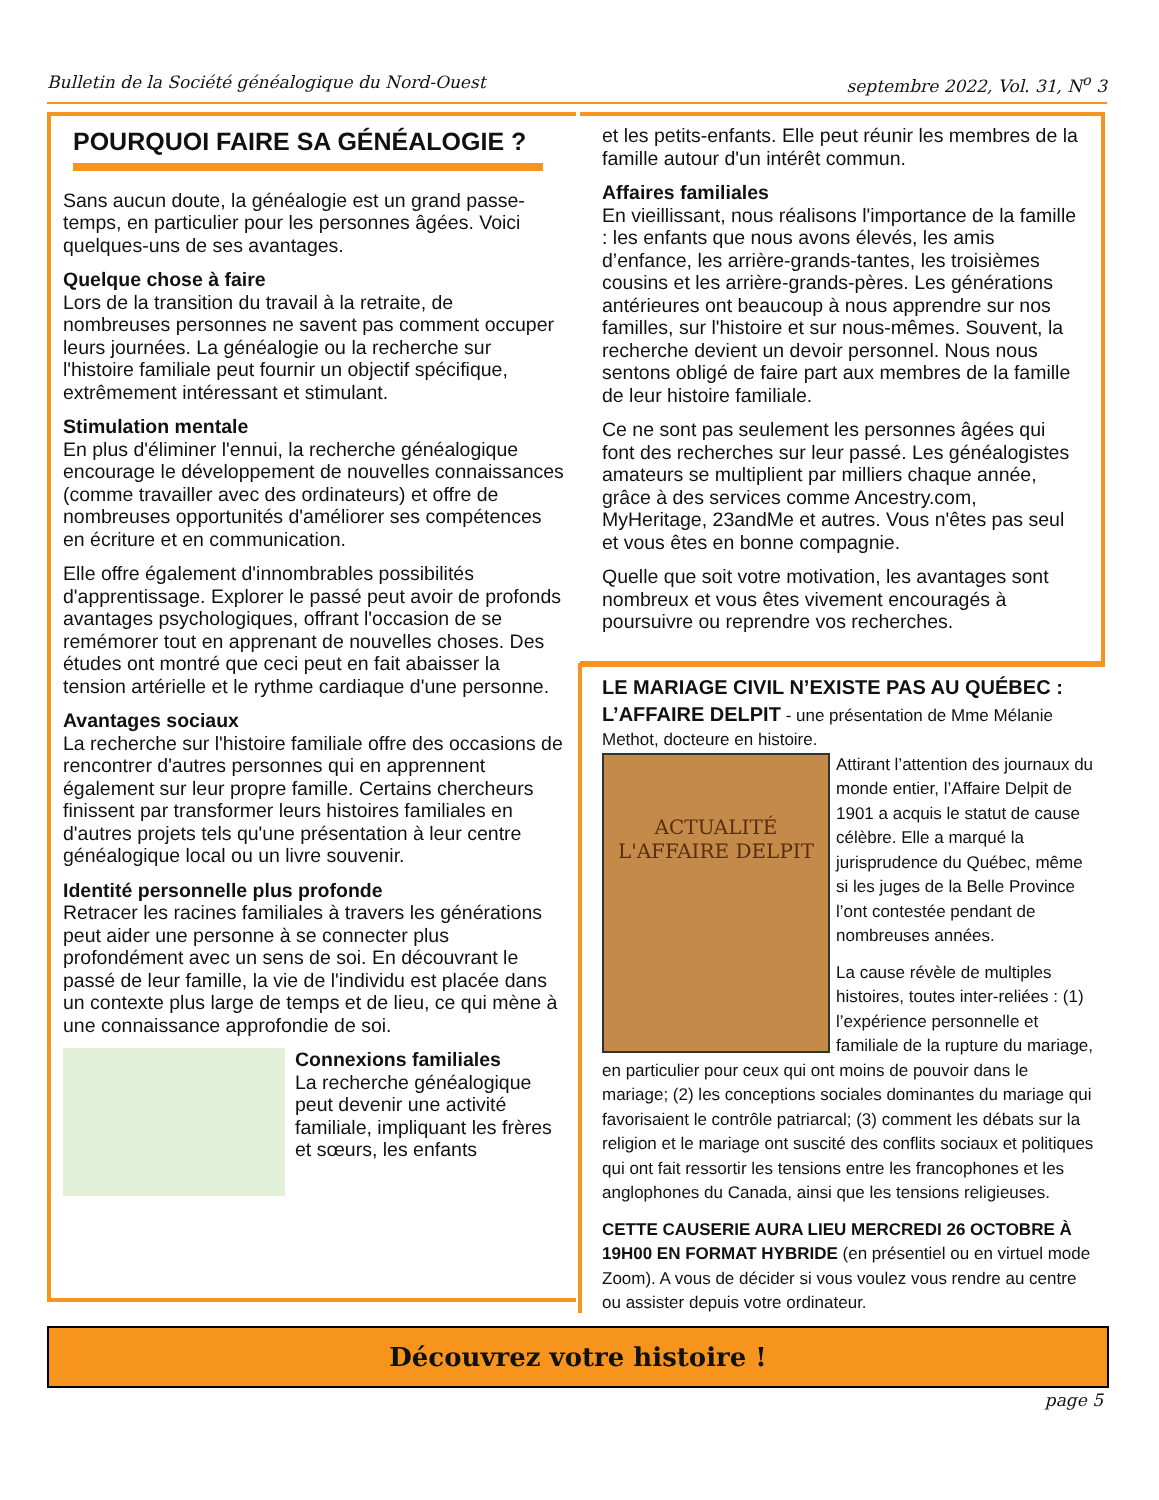Bulletin de la Société généalogique du Nord-Ouest septembre 2022, Vol. 31, N<sup>o</sup> 3
POURQUOI FAIRE SA GÉNÉALOGIE ?
Sans aucun doute, la généalogie est un grand passe-temps, en particulier pour les personnes âgées. Voici quelques-uns de ses avantages.
Quelque chose à faire
Lors de la transition du travail à la retraite, de nombreuses personnes ne savent pas comment occuper leurs journées. La généalogie ou la recherche sur l'histoire familiale peut fournir un objectif spécifique, extrêmement intéressant et stimulant.
Stimulation mentale
En plus d'éliminer l'ennui, la recherche généalogique encourage le développement de nouvelles connaissances (comme travailler avec des ordinateurs) et offre de nombreuses opportunités d'améliorer ses compétences en écriture et en communication.
Elle offre également d'innombrables possibilités d'apprentissage. Explorer le passé peut avoir de profonds avantages psychologiques, offrant l'occasion de se remémorer tout en apprenant de nouvelles choses. Des études ont montré que ceci peut en fait abaisser la tension artérielle et le rythme cardiaque d'une personne.
Avantages sociaux
La recherche sur l'histoire familiale offre des occasions de rencontrer d'autres personnes qui en apprennent également sur leur propre famille. Certains chercheurs finissent par transformer leurs histoires familiales en d'autres projets tels qu'une présentation à leur centre généalogique local ou un livre souvenir.
Identité personnelle plus profonde
Retracer les racines familiales à travers les générations peut aider une personne à se connecter plus profondément avec un sens de soi. En découvrant le passé de leur famille, la vie de l'individu est placée dans un contexte plus large de temps et de lieu, ce qui mène à une connaissance approfondie de soi.
Connexions familiales
La recherche généalogique peut devenir une activité familiale, impliquant les frères et sœurs, les enfants
et les petits-enfants. Elle peut réunir les membres de la famille autour d'un intérêt commun.
Affaires familiales
En vieillissant, nous réalisons l'importance de la famille : les enfants que nous avons élevés, les amis d’enfance, les arrière-grands-tantes, les troisièmes cousins et les arrière-grands-pères. Les générations antérieures ont beaucoup à nous apprendre sur nos familles, sur l'histoire et sur nous-mêmes. Souvent, la recherche devient un devoir personnel. Nous nous sentons obligé de faire part aux membres de la famille de leur histoire familiale.
Ce ne sont pas seulement les personnes âgées qui font des recherches sur leur passé. Les généalogistes amateurs se multiplient par milliers chaque année, grâce à des services comme Ancestry.com, MyHeritage, 23andMe et autres. Vous n'êtes pas seul et vous êtes en bonne compagnie.
Quelle que soit votre motivation, les avantages sont nombreux et vous êtes vivement encouragés à poursuivre ou reprendre vos recherches.
LE MARIAGE CIVIL N’EXISTE PAS AU QUÉBEC : L’AFFAIRE DELPIT
- une présentation de Mme Mélanie Methot, docteure en histoire.
ACTUALITÉ
L'AFFAIRE DELPIT
Attirant l’attention des journaux du monde entier, l’Affaire Delpit de 1901 a acquis le statut de cause célèbre. Elle a marqué la jurisprudence du Québec, même si les juges de la Belle Province l’ont contestée pendant de nombreuses années.
La cause révèle de multiples histoires, toutes inter-reliées : (1) l’expérience personnelle et familiale de la rupture du mariage, en particulier pour ceux qui ont moins de pouvoir dans le mariage; (2) les conceptions sociales dominantes du mariage qui favorisaient le contrôle patriarcal; (3) comment les débats sur la religion et le mariage ont suscité des conflits sociaux et politiques qui ont fait ressortir les tensions entre les francophones et les anglophones du Canada, ainsi que les tensions religieuses.
CETTE CAUSERIE AURA LIEU MERCREDI 26 OCTOBRE À 19H00 EN FORMAT HYBRIDE (en présentiel ou en virtuel mode Zoom). A vous de décider si vous voulez vous rendre au centre ou assister depuis votre ordinateur.
Découvrez votre histoire !
page 5